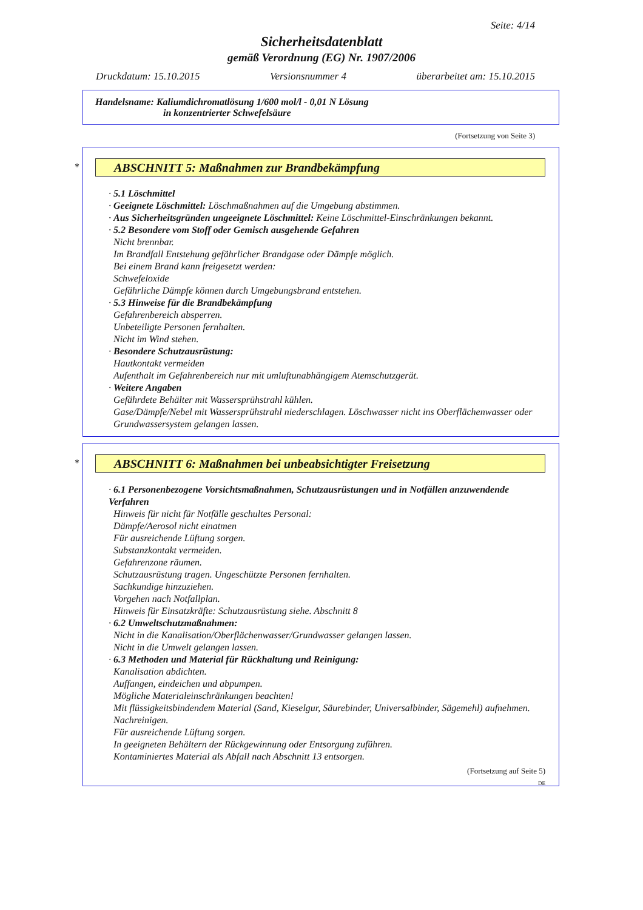Seite: 4/14
Sicherheitsdatenblatt
gemäß Verordnung (EG) Nr. 1907/2006
Druckdatum: 15.10.2015 Versionsnummer 4 überarbeitet am: 15.10.2015
Handelsname: Kaliumdichromatlösung 1/600 mol/l - 0,01 N Lösung
in konzentrierter Schwefelsäure
(Fortsetzung von Seite 3)
*
ABSCHNITT 5: Maßnahmen zur Brandbekämpfung
· 5.1 Löschmittel
· Geeignete Löschmittel: Löschmaßnahmen auf die Umgebung abstimmen.
· Aus Sicherheitsgründen ungeeignete Löschmittel: Keine Löschmittel-Einschränkungen bekannt.
· 5.2 Besondere vom Stoff oder Gemisch ausgehende Gefahren
Nicht brennbar.
Im Brandfall Entstehung gefährlicher Brandgase oder Dämpfe möglich.
Bei einem Brand kann freigesetzt werden:
Schwefeloxide
Gefährliche Dämpfe können durch Umgebungsbrand entstehen.
· 5.3 Hinweise für die Brandbekämpfung
Gefahrenbereich absperren.
Unbeteiligte Personen fernhalten.
Nicht im Wind stehen.
· Besondere Schutzausrüstung:
Hautkontakt vermeiden
Aufenthalt im Gefahrenbereich nur mit umluftunabhängigem Atemschutzgerät.
· Weitere Angaben
Gefährdete Behälter mit Wassersprühstrahl kühlen.
Gase/Dämpfe/Nebel mit Wassersprühstrahl niederschlagen. Löschwasser nicht ins Oberflächenwasser oder Grundwassersystem gelangen lassen.
*
ABSCHNITT 6: Maßnahmen bei unbeabsichtigter Freisetzung
· 6.1 Personenbezogene Vorsichtsmaßnahmen, Schutzausrüstungen und in Notfällen anzuwendende Verfahren
Hinweis für nicht für Notfälle geschultes Personal:
Dämpfe/Aerosol nicht einatmen
Für ausreichende Lüftung sorgen.
Substanzkontakt vermeiden.
Gefahrenzone räumen.
Schutzausrüstung tragen. Ungeschützte Personen fernhalten.
Sachkundige hinzuziehen.
Vorgehen nach Notfallplan.
Hinweis für Einsatzkräfte: Schutzausrüstung siehe. Abschnitt 8
· 6.2 Umweltschutzmaßnahmen:
Nicht in die Kanalisation/Oberflächenwasser/Grundwasser gelangen lassen.
Nicht in die Umwelt gelangen lassen.
· 6.3 Methoden und Material für Rückhaltung und Reinigung:
Kanalisation abdichten.
Auffangen, eindeichen und abpumpen.
Mögliche Materialeinschränkungen beachten!
Mit flüssigkeitsbindendem Material (Sand, Kieselgur, Säurebinder, Universalbinder, Sägemehl) aufnehmen.
Nachreinigen.
Für ausreichende Lüftung sorgen.
In geeigneten Behältern der Rückgewinnung oder Entsorgung zuführen.
Kontaminiertes Material als Abfall nach Abschnitt 13 entsorgen.
(Fortsetzung auf Seite 5)
DE